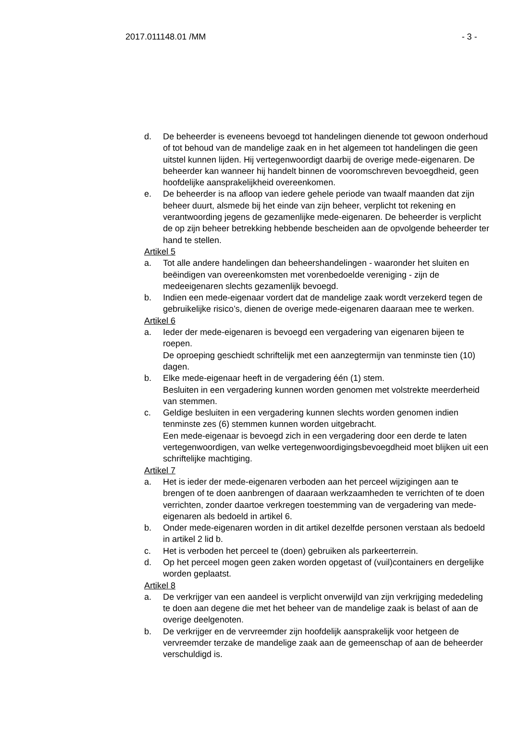2017.011148.01 /MM - 3 -
d. De beheerder is eveneens bevoegd tot handelingen dienende tot gewoon onderhoud of tot behoud van de mandelige zaak en in het algemeen tot handelingen die geen uitstel kunnen lijden. Hij vertegenwoordigt daarbij de overige mede-eigenaren. De beheerder kan wanneer hij handelt binnen de vooromschreven bevoegdheid, geen hoofdelijke aansprakelijkheid overeenkomen.
e. De beheerder is na afloop van iedere gehele periode van twaalf maanden dat zijn beheer duurt, alsmede bij het einde van zijn beheer, verplicht tot rekening en verantwoording jegens de gezamenlijke mede-eigenaren. De beheerder is verplicht de op zijn beheer betrekking hebbende bescheiden aan de opvolgende beheerder ter hand te stellen.
Artikel 5
a. Tot alle andere handelingen dan beheershandelingen - waaronder het sluiten en beëindigen van overeenkomsten met vorenbedoelde vereniging - zijn de medeeigenaren slechts gezamenlijk bevoegd.
b. Indien een mede-eigenaar vordert dat de mandelige zaak wordt verzekerd tegen de gebruikelijke risico’s, dienen de overige mede-eigenaren daaraan mee te werken.
Artikel 6
a. Ieder der mede-eigenaren is bevoegd een vergadering van eigenaren bijeen te roepen.
De oproeping geschiedt schriftelijk met een aanzegtermijn van tenminste tien (10) dagen.
b. Elke mede-eigenaar heeft in de vergadering één (1) stem.
Besluiten in een vergadering kunnen worden genomen met volstrekte meerderheid van stemmen.
c. Geldige besluiten in een vergadering kunnen slechts worden genomen indien tenminste zes (6) stemmen kunnen worden uitgebracht.
Een mede-eigenaar is bevoegd zich in een vergadering door een derde te laten vertegenwoordigen, van welke vertegenwoordigingsbevoegdheid moet blijken uit een schriftelijke machtiging.
Artikel 7
a. Het is ieder der mede-eigenaren verboden aan het perceel wijzigingen aan te brengen of te doen aanbrengen of daaraan werkzaamheden te verrichten of te doen verrichten, zonder daartoe verkregen toestemming van de vergadering van mede-eigenaren als bedoeld in artikel 6.
b. Onder mede-eigenaren worden in dit artikel dezelfde personen verstaan als bedoeld in artikel 2 lid b.
c. Het is verboden het perceel te (doen) gebruiken als parkeerterrein.
d. Op het perceel mogen geen zaken worden opgetast of (vuil)containers en dergelijke worden geplaatst.
Artikel 8
a. De verkrijger van een aandeel is verplicht onverwijld van zijn verkrijging mededeling te doen aan degene die met het beheer van de mandelige zaak is belast of aan de overige deelgenoten.
b. De verkrijger en de vervreemder zijn hoofdelijk aansprakelijk voor hetgeen de vervreemder terzake de mandelige zaak aan de gemeenschap of aan de beheerder verschuldigd is.